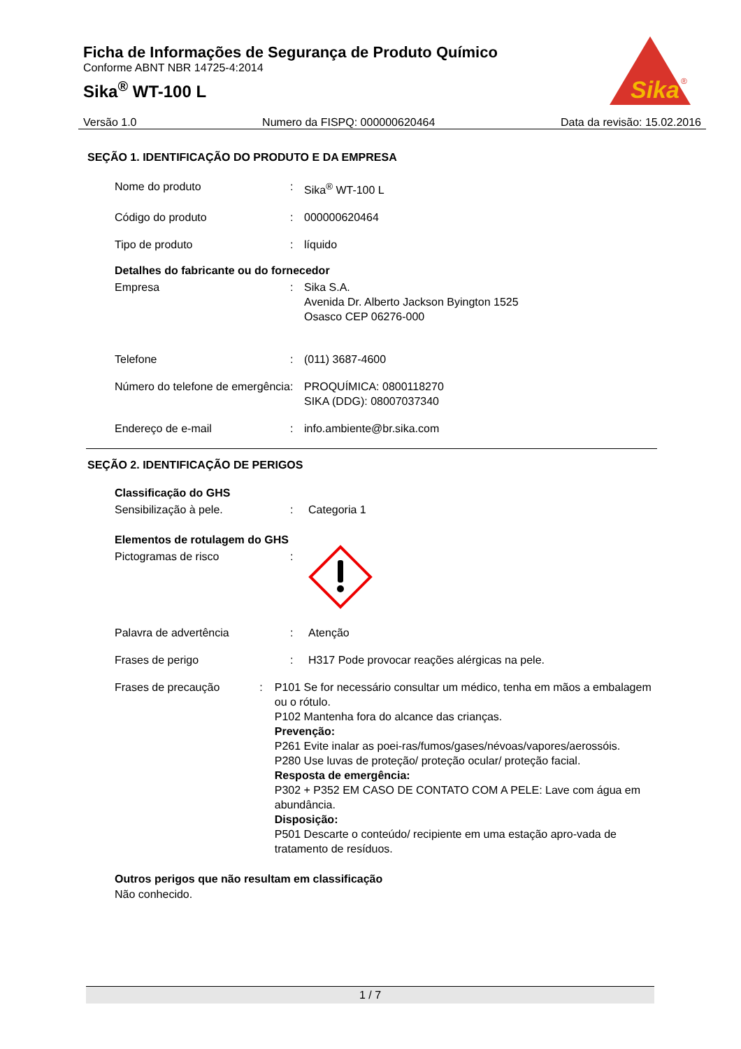Ficha de Informações de Segurança de Produto Químico
Conforme ABNT NBR 14725-4:2014
Sika<sup>®</sup> WT-100 L
Sika
®
Versão 1.0 Numero da FISPQ: 000000620464 Data da revisão: 15.02.2016
SEÇÃO 1. IDENTIFICAÇÃO DO PRODUTO E DA EMPRESA
Nome do produto : Sika<sup>®</sup> WT-100 L
Código do produto : 000000620464
Tipo de produto : líquido
Detalhes do fabricante ou do fornecedor
Empresa : Sika S.A.
Avenida Dr. Alberto Jackson Byington 1525
Osasco CEP 06276-000
Telefone : (011) 3687-4600
Número do telefone de emergência
: PROQUÍMICA: 0800118270
SIKA (DDG): 08007037340
Endereço de e-mail : info.ambiente@br.sika.com
SEÇÃO 2. IDENTIFICAÇÃO DE PERIGOS
Classificação do GHS
Sensibilização à pele. : Categoria 1
Elementos de rotulagem do GHS
Pictogramas de risco :
Palavra de advertência : Atenção
Frases de perigo : H317 Pode provocar reações alérgicas na pele.
Frases de precaução : P101 Se for necessário consultar um médico, tenha em mãos a embalagem ou o rótulo.
P102 Mantenha fora do alcance das crianças.
Prevenção:
P261 Evite inalar as poei-ras/fumos/gases/névoas/vapores/aerossóis.
P280 Use luvas de proteção/ proteção ocular/ proteção facial.
Resposta de emergência:
P302 + P352 EM CASO DE CONTATO COM A PELE: Lave com água em abundância.
Disposição:
P501 Descarte o conteúdo/ recipiente em uma estação apro-vada de tratamento de resíduos.
Outros perigos que não resultam em classificação
Não conhecido.
1 / 7